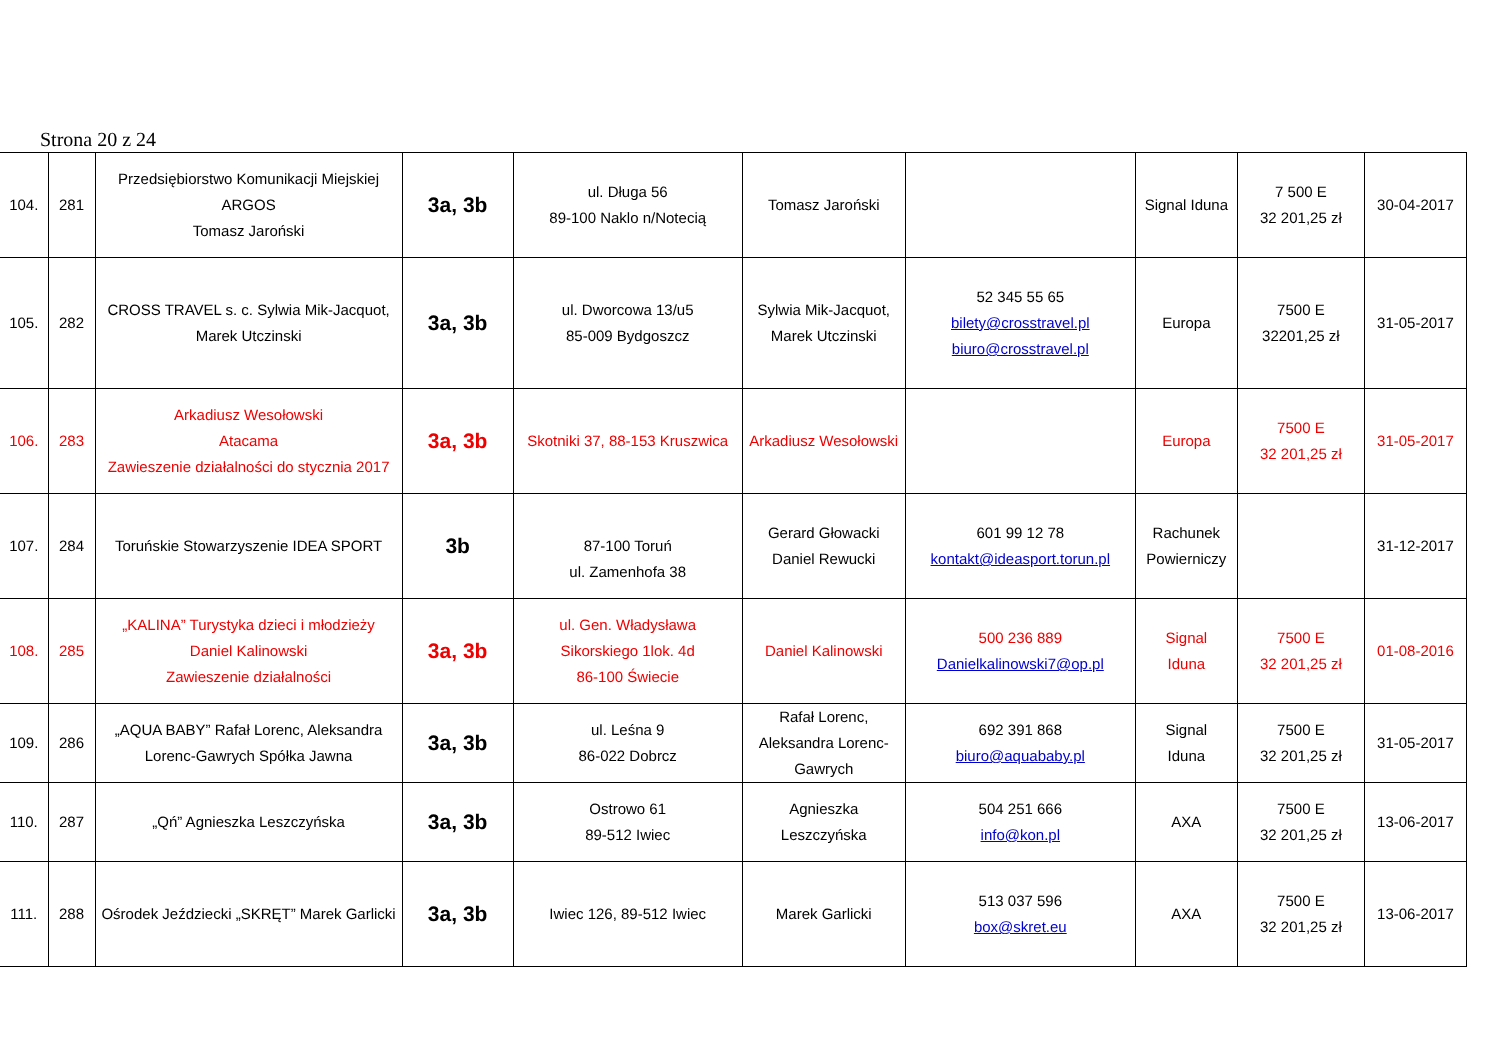Strona 20 z 24
| 104. | 281 | Przedsiębiorstwo Komunikacji Miejskiej ARGOS Tomasz Jaroński | 3a, 3b | ul. Długa 56 89-100 Naklo n/Notecią | Tomasz Jaroński | | Signal Iduna | 7 500 E 32 201,25 zł | 30-04-2017 |
| 105. | 282 | CROSS TRAVEL s. c. Sylwia Mik-Jacquot, Marek Utczinski | 3a, 3b | ul. Dworcowa 13/u5 85-009 Bydgoszcz | Sylwia Mik-Jacquot, Marek Utczinski | 52 345 55 65 bilety@crosstravel.pl biuro@crosstravel.pl | Europa | 7500 E 32201,25 zł | 31-05-2017 |
| 106. | 283 | Arkadiusz Wesołowski Atacama Zawieszenie działalności do stycznia 2017 | 3a, 3b | Skotniki 37, 88-153 Kruszwica | Arkadiusz Wesołowski | | Europa | 7500 E 32 201,25 zł | 31-05-2017 |
| 107. | 284 | Toruńskie Stowarzyszenie IDEA SPORT | 3b | 87-100 Toruń ul. Zamenhofa 38 | Gerard Głowacki Daniel Rewucki | 601 99 12 78 kontakt@ideasport.torun.pl | Rachunek Powierniczy | | 31-12-2017 |
| 108. | 285 | „KALINA” Turystyka dzieci i młodzieży Daniel Kalinowski Zawieszenie działalności | 3a, 3b | ul. Gen. Władysława Sikorskiego 1lok. 4d 86-100 Świecie | Daniel Kalinowski | 500 236 889 Danielkalinowski7@op.pl | Signal Iduna | 7500 E 32 201,25 zł | 01-08-2016 |
| 109. | 286 | „AQUA BABY” Rafał Lorenc, Aleksandra Lorenc-Gawrych Spółka Jawna | 3a, 3b | ul. Leśna 9 86-022 Dobrcz | Rafał Lorenc, Aleksandra Lorenc- Gawrych | 692 391 868 biuro@aquababy.pl | Signal Iduna | 7500 E 32 201,25 zł | 31-05-2017 |
| 110. | 287 | „Qń” Agnieszka Leszczyńska | 3a, 3b | Ostrowo 61 89-512 Iwiec | Agnieszka Leszczyńska | 504 251 666 info@kon.pl | AXA | 7500 E 32 201,25 zł | 13-06-2017 |
| 111. | 288 | Ośrodek Jeździecki „SKRĘT” Marek Garlicki | 3a, 3b | Iwiec 126, 89-512 Iwiec | Marek Garlicki | 513 037 596 box@skret.eu | AXA | 7500 E 32 201,25 zł | 13-06-2017 |